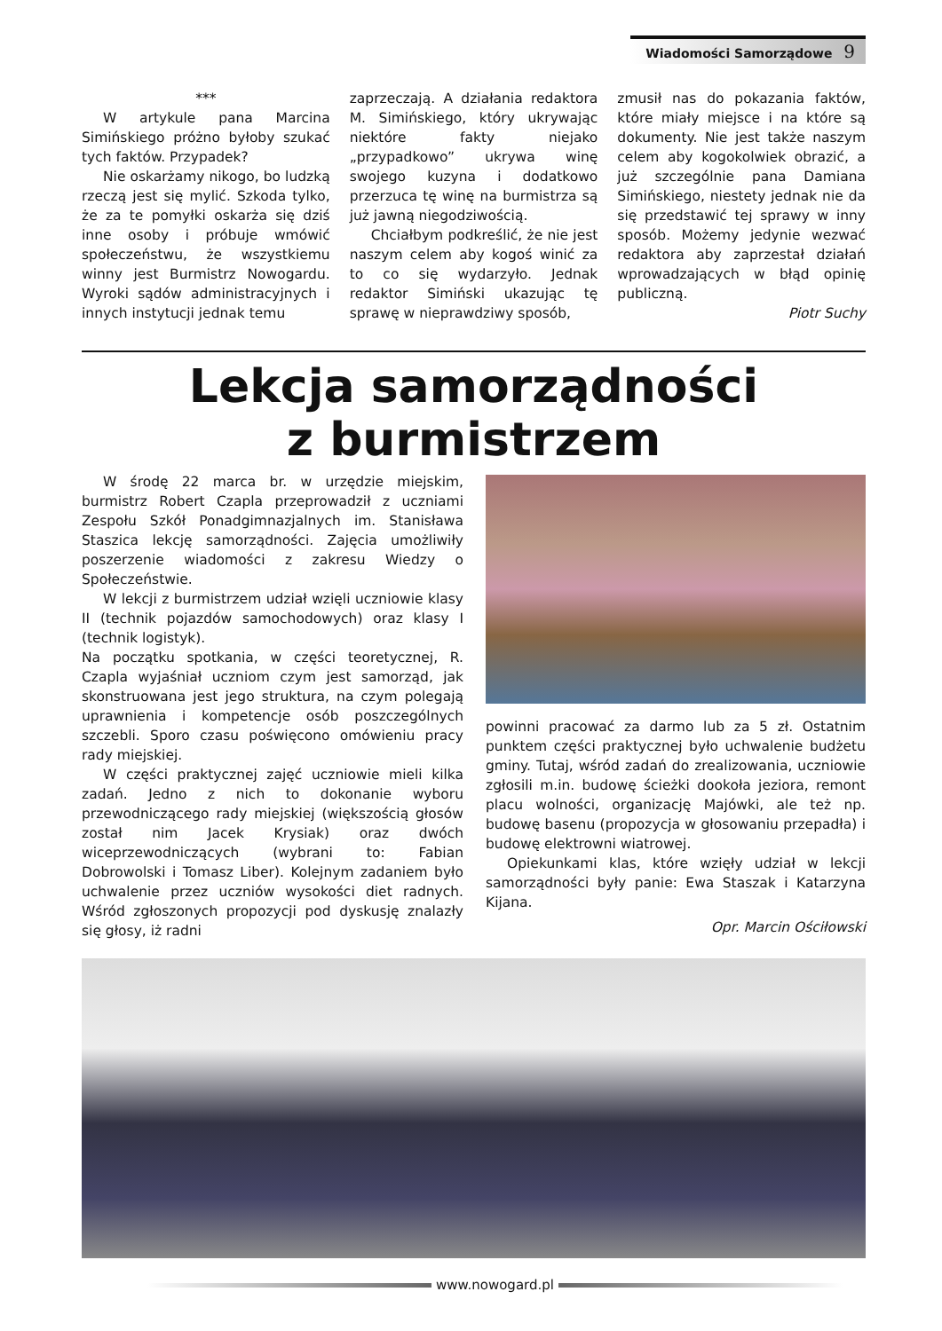Wiadomości Samorządowe 9
***
W artykule pana Marcina Simińskiego próżno byłoby szukać tych faktów. Przypadek?
Nie oskarżamy nikogo, bo ludzką rzeczą jest się mylić. Szkoda tylko, że za te pomyłki oskarża się dziś inne osoby i próbuje wmówić społeczeństwu, że wszystkiemu winny jest Burmistrz Nowogardu. Wyroki sądów administracyjnych i innych instytucji jednak temu
zaprzeczają. A działania redaktora M. Simińskiego, który ukrywając niektóre fakty niejako „przypadkowo” ukrywa winę swojego kuzyna i dodatkowo przerzuca tę winę na burmistrza są już jawną niegodziwością.
Chciałbym podkreślić, że nie jest naszym celem aby kogoś winić za to co się wydarzyło. Jednak redaktor Simiński ukazując tę sprawę w nieprawdziwy sposób,
zmusił nas do pokazania faktów, które miały miejsce i na które są dokumenty. Nie jest także naszym celem aby kogokolwiek obrazić, a już szczególnie pana Damiana Simińskiego, niestety jednak nie da się przedstawić tej sprawy w inny sposób. Możemy jedynie wezwać redaktora aby zaprzestał działań wprowadzających w błąd opinię publiczną.
Piotr Suchy
Lekcja samorządności
z burmistrzem
W środę 22 marca br. w urzędzie miejskim, burmistrz Robert Czapla przeprowadził z uczniami Zespołu Szkół Ponadgimnazjalnych im. Stanisława Staszica lekcję samorządności. Zajęcia umożliwiły poszerzenie wiadomości z zakresu Wiedzy o Społeczeństwie.
W lekcji z burmistrzem udział wzięli uczniowie klasy II (technik pojazdów samochodowych) oraz klasy I (technik logistyk).
Na początku spotkania, w części teoretycznej, R. Czapla wyjaśniał uczniom czym jest samorząd, jak skonstruowana jest jego struktura, na czym polegają uprawnienia i kompetencje osób poszczególnych szczebli. Sporo czasu poświęcono omówieniu pracy rady miejskiej.
W części praktycznej zajęć uczniowie mieli kilka zadań. Jedno z nich to dokonanie wyboru przewodniczącego rady miejskiej (większością głosów został nim Jacek Krysiak) oraz dwóch wiceprzewodniczących (wybrani to: Fabian Dobrowolski i Tomasz Liber). Kolejnym zadaniem było uchwalenie przez uczniów wysokości diet radnych. Wśród zgłoszonych propozycji pod dyskusję znalazły się głosy, iż radni
powinni pracować za darmo lub za 5 zł. Ostatnim punktem części praktycznej było uchwalenie budżetu gminy. Tutaj, wśród zadań do zrealizowania, uczniowie zgłosili m.in. budowę ścieżki dookoła jeziora, remont placu wolności, organizację Majówki, ale też np. budowę basenu (propozycja w głosowaniu przepadła) i budowę elektrowni wiatrowej.
Opiekunkami klas, które wzięły udział w lekcji samorządności były panie: Ewa Staszak i Katarzyna Kijana.
Opr. Marcin Ościłowski
www.nowogard.pl